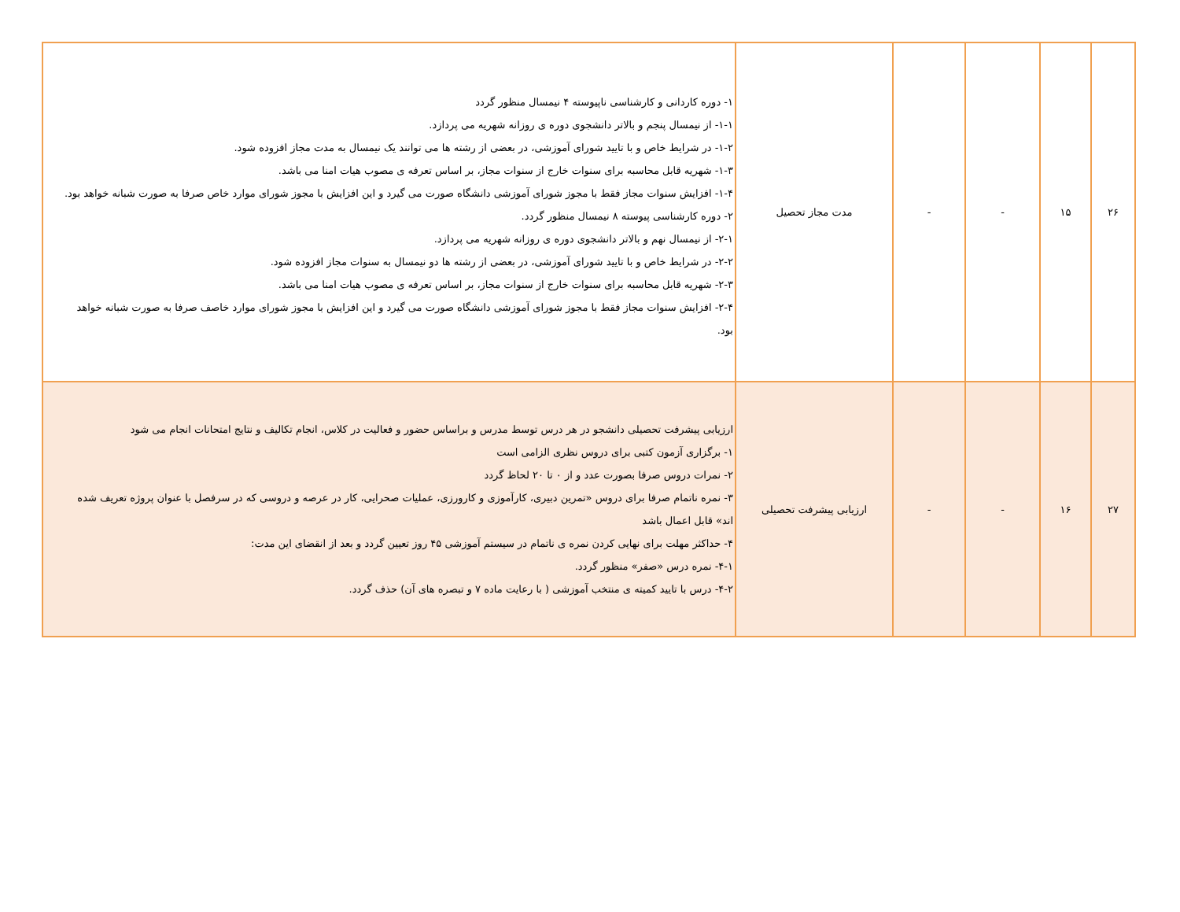| ۲۶ | ۱۵ | - | - | مدت مجاز تحصیل | ۱- دوره کاردانی و کارشناسی ناپیوسته ۴ نیمسال منظور گردد ۱-۱- از نیمسال پنجم و بالاتر دانشجوی دوره ی روزانه شهریه می پردازد. ۱-۲- در شرایط خاص و با تایید شورای آموزشی، در بعضی از رشته ها می توانند یک نیمسال به مدت مجاز افزوده شود. ۱-۳- شهریه قابل محاسبه برای سنوات خارج از سنوات مجاز، بر اساس تعرفه ی مصوب هیات امنا می باشد. ۱-۴- افزایش سنوات مجاز فقط با مجوز شورای آموزشی دانشگاه صورت می گیرد و این افزایش با مجوز شورای موارد خاص صرفا به صورت شبانه خواهد بود. ۲- دوره کارشناسی پیوسته ۸ نیمسال منظور گردد. ۲-۱- از نیمسال نهم و بالاتر دانشجوی دوره ی روزانه شهریه می پردازد. ۲-۲- در شرایط خاص و با تایید شورای آموزشی، در بعضی از رشته ها دو نیمسال به سنوات مجاز افزوده شود. ۲-۳- شهریه قابل محاسبه برای سنوات خارج از سنوات مجاز، بر اساس تعرفه ی مصوب هیات امنا می باشد. ۲-۴- افزایش سنوات مجاز فقط با مجوز شورای آموزشی دانشگاه صورت می گیرد و این افزایش با مجوز شورای موارد خاصف صرفا به صورت شبانه خواهد بود. |
| ۲۷ | ۱۶ | - | - | ارزیابی پیشرفت تحصیلی | ارزیابی پیشرفت تحصیلی دانشجو در هر درس توسط مدرس و براساس حضور و فعالیت در کلاس، انجام تکالیف و نتایج امتحانات انجام می شود ۱- برگزاری آزمون کتبی برای دروس نظری الزامی است ۲- نمرات دروس صرفا بصورت عدد و از ۰ تا ۲۰ لحاظ گردد ۳- نمره ناتمام صرفا برای دروس «تمرین دبیری، کارآموزی و کارورزی، عملیات صحرایی، کار در عرصه و دروسی که در سرفصل با عنوان پروژه تعریف شده اند» قابل اعمال باشد ۴- حداکثر مهلت برای نهایی کردن نمره ی ناتمام در سیستم آموزشی ۴۵ روز تعیین گردد و بعد از انقضای این مدت: ۴-۱- نمره درس «صفر» منظور گردد. ۴-۲- درس با تایید کمیته ی منتخب آموزشی ( با رعایت ماده ۷ و تبصره های آن) حذف گردد. |